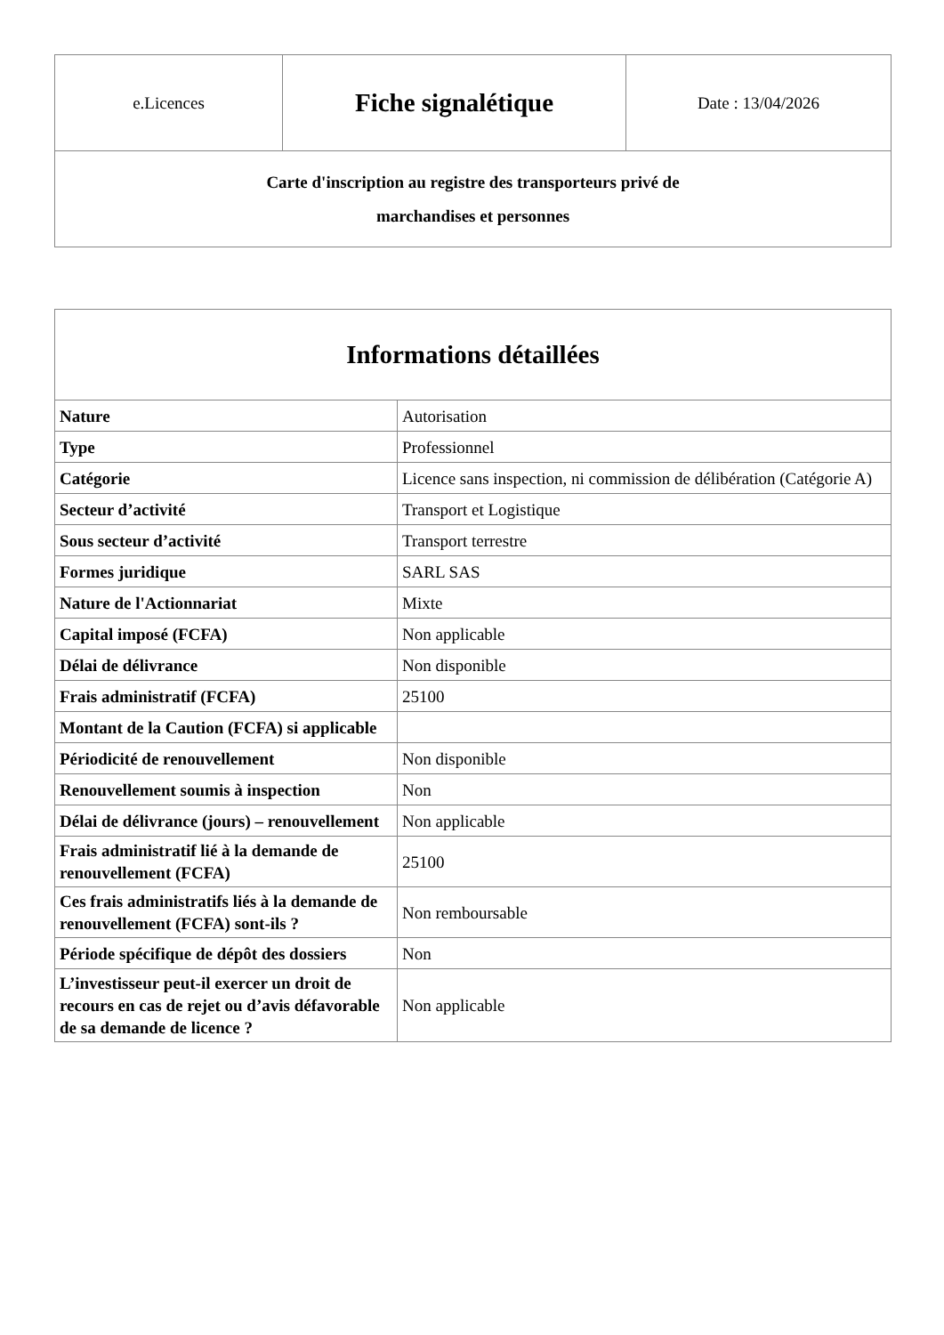| e.Licences | Fiche signalétique | Date : 13/04/2026 |
| Carte d'inscription au registre des transporteurs privé de marchandises et personnes | | |
| Informations détaillées | |
| --- | --- |
| Nature | Autorisation |
| Type | Professionnel |
| Catégorie | Licence sans inspection, ni commission de délibération (Catégorie A) |
| Secteur d’activité | Transport et Logistique |
| Sous secteur d’activité | Transport terrestre |
| Formes juridique | SARL SAS |
| Nature de l'Actionnariat | Mixte |
| Capital imposé (FCFA) | Non applicable |
| Délai de délivrance | Non disponible |
| Frais administratif (FCFA) | 25100 |
| Montant de la Caution (FCFA) si applicable | |
| Périodicité de renouvellement | Non disponible |
| Renouvellement soumis à inspection | Non |
| Délai de délivrance (jours) – renouvellement | Non applicable |
| Frais administratif lié à la demande de renouvellement (FCFA) | 25100 |
| Ces frais administratifs liés à la demande de renouvellement (FCFA) sont-ils ? | Non remboursable |
| Période spécifique de dépôt des dossiers | Non |
| L’investisseur peut-il exercer un droit de recours en cas de rejet ou d’avis défavorable de sa demande de licence ? | Non applicable |